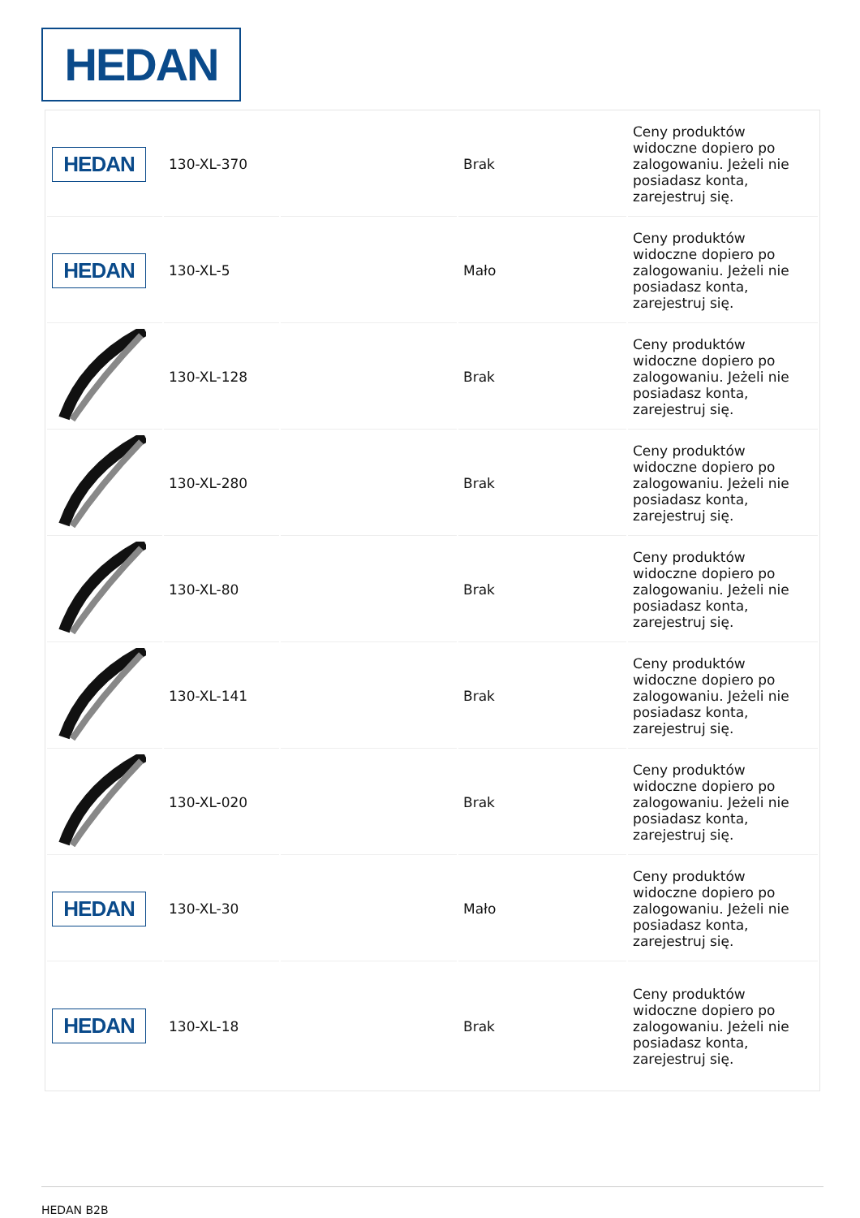HEDAN
| HEDAN | 130-XL-370 | | Brak | Ceny produktów widoczne dopiero po zalogowaniu. Jeżeli nie posiadasz konta, zarejestruj się. |
| HEDAN | 130-XL-5 | | Mało | Ceny produktów widoczne dopiero po zalogowaniu. Jeżeli nie posiadasz konta, zarejestruj się. |
| | 130-XL-128 | | Brak | Ceny produktów widoczne dopiero po zalogowaniu. Jeżeli nie posiadasz konta, zarejestruj się. |
| | 130-XL-280 | | Brak | Ceny produktów widoczne dopiero po zalogowaniu. Jeżeli nie posiadasz konta, zarejestruj się. |
| | 130-XL-80 | | Brak | Ceny produktów widoczne dopiero po zalogowaniu. Jeżeli nie posiadasz konta, zarejestruj się. |
| | 130-XL-141 | | Brak | Ceny produktów widoczne dopiero po zalogowaniu. Jeżeli nie posiadasz konta, zarejestruj się. |
| | 130-XL-020 | | Brak | Ceny produktów widoczne dopiero po zalogowaniu. Jeżeli nie posiadasz konta, zarejestruj się. |
| HEDAN | 130-XL-30 | | Mało | Ceny produktów widoczne dopiero po zalogowaniu. Jeżeli nie posiadasz konta, zarejestruj się. |
| HEDAN | 130-XL-18 | | Brak | Ceny produktów widoczne dopiero po zalogowaniu. Jeżeli nie posiadasz konta, zarejestruj się. |
HEDAN B2B